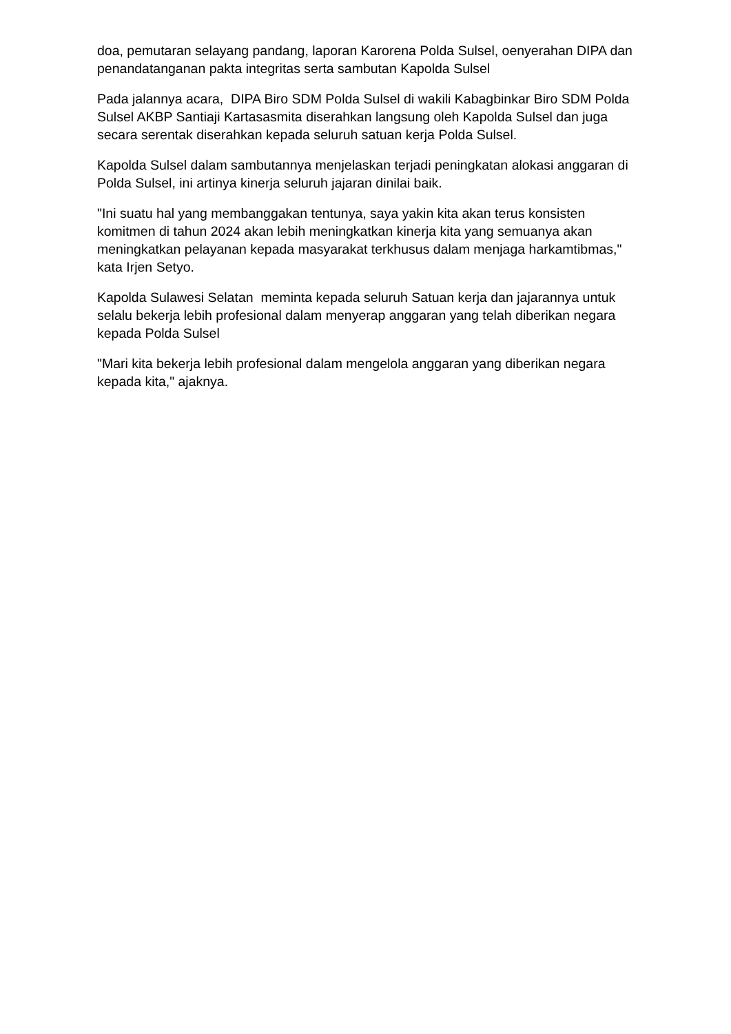doa, pemutaran selayang pandang, laporan Karorena Polda Sulsel, oenyerahan DIPA dan penandatanganan pakta integritas serta sambutan Kapolda Sulsel
Pada jalannya acara, DIPA Biro SDM Polda Sulsel di wakili Kabagbinkar Biro SDM Polda Sulsel AKBP Santiaji Kartasasmita diserahkan langsung oleh Kapolda Sulsel dan juga secara serentak diserahkan kepada seluruh satuan kerja Polda Sulsel.
Kapolda Sulsel dalam sambutannya menjelaskan terjadi peningkatan alokasi anggaran di Polda Sulsel, ini artinya kinerja seluruh jajaran dinilai baik.
"Ini suatu hal yang membanggakan tentunya, saya yakin kita akan terus konsisten komitmen di tahun 2024 akan lebih meningkatkan kinerja kita yang semuanya akan meningkatkan pelayanan kepada masyarakat terkhusus dalam menjaga harkamtibmas," kata Irjen Setyo.
Kapolda Sulawesi Selatan meminta kepada seluruh Satuan kerja dan jajarannya untuk selalu bekerja lebih profesional dalam menyerap anggaran yang telah diberikan negara kepada Polda Sulsel
"Mari kita bekerja lebih profesional dalam mengelola anggaran yang diberikan negara kepada kita," ajaknya.